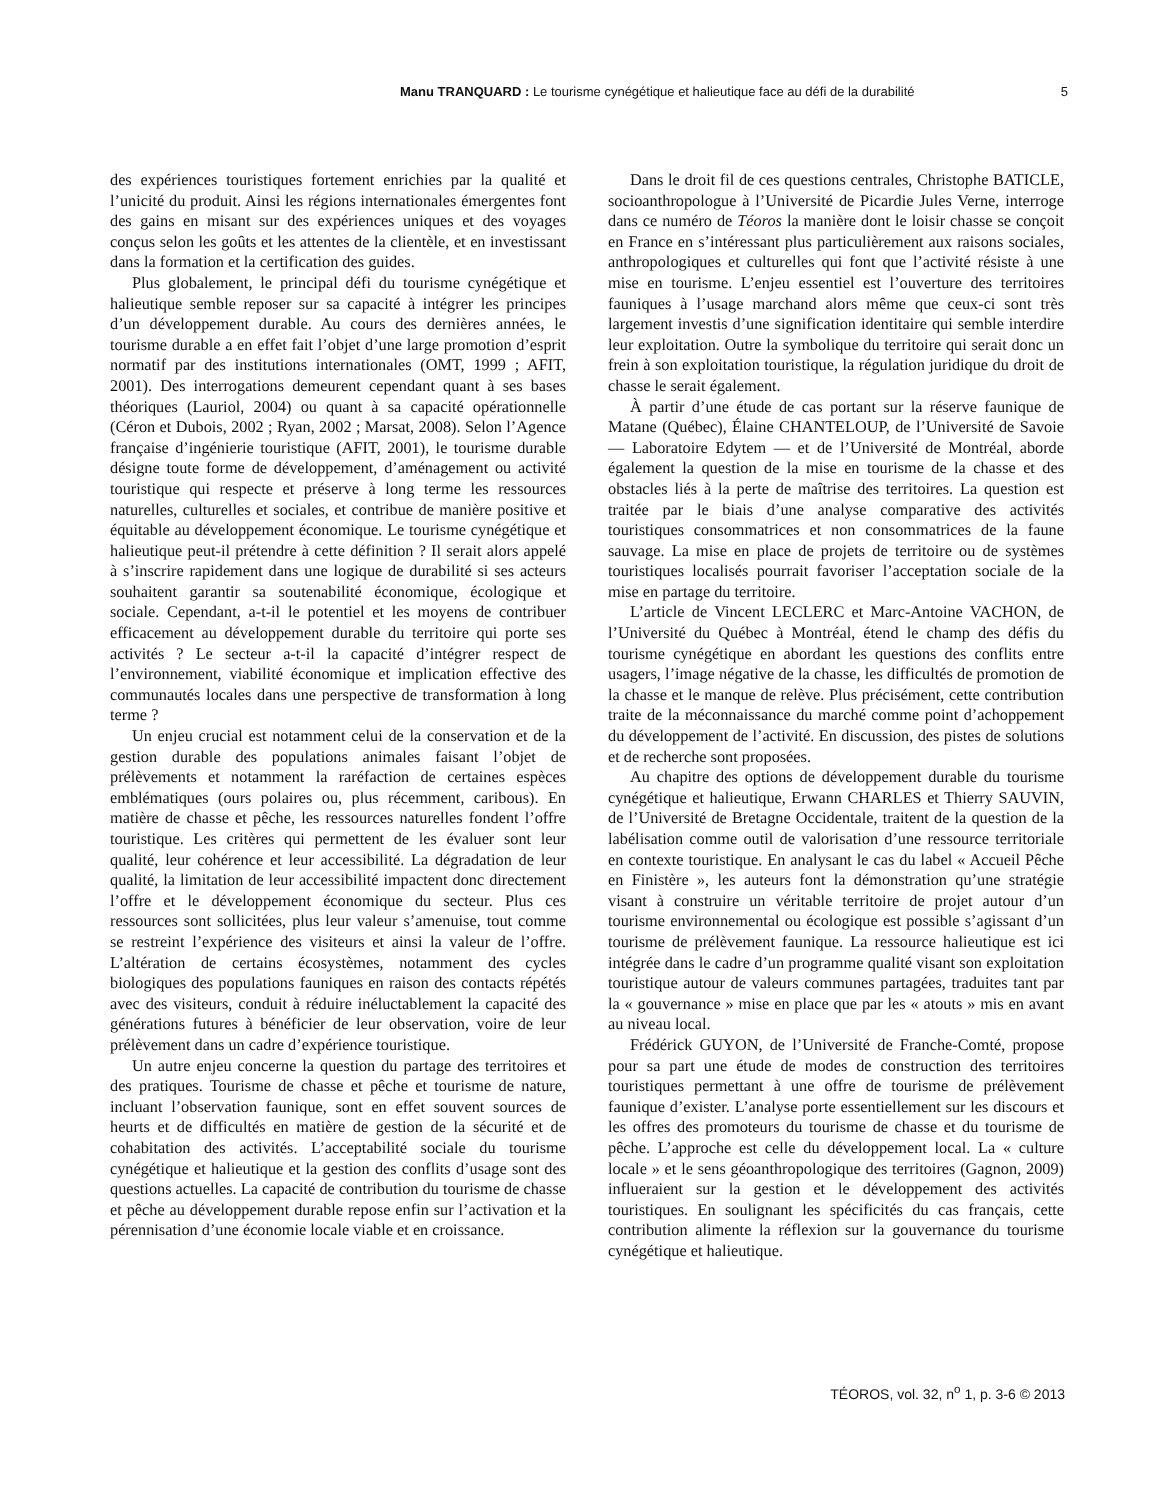Manu TRANQUARD : Le tourisme cynégétique et halieutique face au défi de la durabilité 5
des expériences touristiques fortement enrichies par la qualité et l’unicité du produit. Ainsi les régions internationales émergentes font des gains en misant sur des expériences uniques et des voyages conçus selon les goûts et les attentes de la clientèle, et en investissant dans la formation et la certification des guides.
Plus globalement, le principal défi du tourisme cynégétique et halieutique semble reposer sur sa capacité à intégrer les principes d’un développement durable. Au cours des dernières années, le tourisme durable a en effet fait l’objet d’une large promotion d’esprit normatif par des institutions internationales (OMT, 1999 ; AFIT, 2001). Des interrogations demeurent cependant quant à ses bases théoriques (Lauriol, 2004) ou quant à sa capacité opérationnelle (Céron et Dubois, 2002 ; Ryan, 2002 ; Marsat, 2008). Selon l’Agence française d’ingénierie touristique (AFIT, 2001), le tourisme durable désigne toute forme de développement, d’aménagement ou activité touristique qui respecte et préserve à long terme les ressources naturelles, culturelles et sociales, et contribue de manière positive et équitable au développement économique. Le tourisme cynégétique et halieutique peut-il prétendre à cette définition ? Il serait alors appelé à s’inscrire rapidement dans une logique de durabilité si ses acteurs souhaitent garantir sa soutenabilité économique, écologique et sociale. Cependant, a-t-il le potentiel et les moyens de contribuer efficacement au développement durable du territoire qui porte ses activités ? Le secteur a-t-il la capacité d’intégrer respect de l’environnement, viabilité économique et implication effective des communautés locales dans une perspective de transformation à long terme ?
Un enjeu crucial est notamment celui de la conservation et de la gestion durable des populations animales faisant l’objet de prélèvements et notamment la raréfaction de certaines espèces emblématiques (ours polaires ou, plus récemment, caribous). En matière de chasse et pêche, les ressources naturelles fondent l’offre touristique. Les critères qui permettent de les évaluer sont leur qualité, leur cohérence et leur accessibilité. La dégradation de leur qualité, la limitation de leur accessibilité impactent donc directement l’offre et le développement économique du secteur. Plus ces ressources sont sollicitées, plus leur valeur s’amenuise, tout comme se restreint l’expérience des visiteurs et ainsi la valeur de l’offre. L’altération de certains écosystèmes, notamment des cycles biologiques des populations fauniques en raison des contacts répétés avec des visiteurs, conduit à réduire inéluctablement la capacité des générations futures à bénéficier de leur observation, voire de leur prélèvement dans un cadre d’expérience touristique.
Un autre enjeu concerne la question du partage des territoires et des pratiques. Tourisme de chasse et pêche et tourisme de nature, incluant l’observation faunique, sont en effet souvent sources de heurts et de difficultés en matière de gestion de la sécurité et de cohabitation des activités. L’acceptabilité sociale du tourisme cynégétique et halieutique et la gestion des conflits d’usage sont des questions actuelles. La capacité de contribution du tourisme de chasse et pêche au développement durable repose enfin sur l’activation et la pérennisation d’une économie locale viable et en croissance.
Dans le droit fil de ces questions centrales, Christophe BATICLE, socioanthropologue à l’Université de Picardie Jules Verne, interroge dans ce numéro de Téoros la manière dont le loisir chasse se conçoit en France en s’intéressant plus particulièrement aux raisons sociales, anthropologiques et culturelles qui font que l’activité résiste à une mise en tourisme. L’enjeu essentiel est l’ouverture des territoires fauniques à l’usage marchand alors même que ceux-ci sont très largement investis d’une signification identitaire qui semble interdire leur exploitation. Outre la symbolique du territoire qui serait donc un frein à son exploitation touristique, la régulation juridique du droit de chasse le serait également.
À partir d’une étude de cas portant sur la réserve faunique de Matane (Québec), Élaine CHANTELOUP, de l’Université de Savoie — Laboratoire Edytem — et de l’Université de Montréal, aborde également la question de la mise en tourisme de la chasse et des obstacles liés à la perte de maîtrise des territoires. La question est traitée par le biais d’une analyse comparative des activités touristiques consommatrices et non consommatrices de la faune sauvage. La mise en place de projets de territoire ou de systèmes touristiques localisés pourrait favoriser l’acceptation sociale de la mise en partage du territoire.
L’article de Vincent LECLERC et Marc-Antoine VACHON, de l’Université du Québec à Montréal, étend le champ des défis du tourisme cynégétique en abordant les questions des conflits entre usagers, l’image négative de la chasse, les difficultés de promotion de la chasse et le manque de relève. Plus précisément, cette contribution traite de la méconnaissance du marché comme point d’achoppement du développement de l’activité. En discussion, des pistes de solutions et de recherche sont proposées.
Au chapitre des options de développement durable du tourisme cynégétique et halieutique, Erwann CHARLES et Thierry SAUVIN, de l’Université de Bretagne Occidentale, traitent de la question de la labélisation comme outil de valorisation d’une ressource territoriale en contexte touristique. En analysant le cas du label « Accueil Pêche en Finistère », les auteurs font la démonstration qu’une stratégie visant à construire un véritable territoire de projet autour d’un tourisme environnemental ou écologique est possible s’agissant d’un tourisme de prélèvement faunique. La ressource halieutique est ici intégrée dans le cadre d’un programme qualité visant son exploitation touristique autour de valeurs communes partagées, traduites tant par la « gouvernance » mise en place que par les « atouts » mis en avant au niveau local.
Frédérick GUYON, de l’Université de Franche-Comté, propose pour sa part une étude de modes de construction des territoires touristiques permettant à une offre de tourisme de prélèvement faunique d’exister. L’analyse porte essentiellement sur les discours et les offres des promoteurs du tourisme de chasse et du tourisme de pêche. L’approche est celle du développement local. La « culture locale » et le sens géoanthropologique des territoires (Gagnon, 2009) influeraient sur la gestion et le développement des activités touristiques. En soulignant les spécificités du cas français, cette contribution alimente la réflexion sur la gouvernance du tourisme cynégétique et halieutique.
TÉOROS, vol. 32, n<sup>o</sup> 1, p. 3-6 © 2013